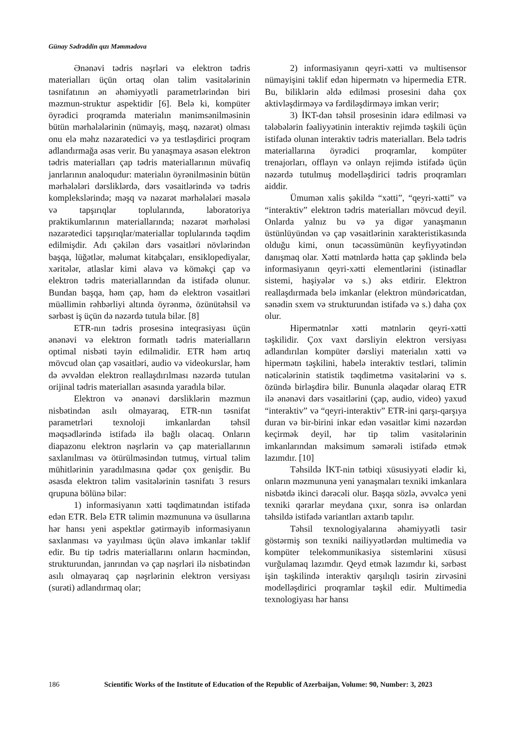Günay Sədrəddin qızı Məmmədova
Ənənəvi tədris nəşrləri və elektron tədris materialları üçün ortaq olan təlim vasitələrinin təsnifatının ən əhəmiyyətli parametrlərindən biri məzmun-struktur aspektidir [6]. Belə ki, kompüter öyrədici proqramda materialın mənimsənilməsinin bütün mərhələlərinin (nümayiş, məşq, nəzarət) olması onu elə məhz nəzarətedici və ya testləşdirici proqram adlandırmağa əsas verir. Bu yanaşmaya əsasən elektron tədris materialları çap tədris materiallarının müvafiq janrlarının analoqudur: materialın öyrənilməsinin bütün mərhələləri dərsliklərdə, dərs vəsaitlərində və tədris komplekslərində; məşq və nəzarət mərhələləri məsələ və tapşırıqlar toplularında, laboratoriya praktikumlarının materiallarında; nəzarət mərhələsi nəzarətedici tapşırıqlar/materiallar toplularında təqdim edilmişdir. Adı çəkilən dərs vəsaitləri növlərindən başqa, lüğətlər, məlumat kitabçaları, ensiklopediyalar, xəritələr, atlaslar kimi əlavə və köməkçi çap və elektron tədris materiallarından da istifadə olunur. Bundan başqa, həm çap, həm də elektron vəsaitləri müəllimin rəhbərliyi altında öyrənmə, özünütəhsil və sərbəst iş üçün də nəzərdə tutula bilər. [8]
ETR-nın tədris prosesinə inteqrasiyası üçün ənənəvi və elektron formatlı tədris materialların optimal nisbəti təyin edilməlidir. ETR həm artıq mövcud olan çap vəsaitləri, audio və videokurslar, həm də əvvəldən elektron reallaşdırılması nəzərdə tutulan orijinal tədris materialları əsasında yaradıla bilər.
Elektron və ənənəvi dərsliklərin məzmun nisbətindən asılı olmayaraq, ETR-nın təsnifat parametrləri texnoloji imkanlardan təhsil məqsədlərində istifadə ilə bağlı olacaq. Onların diapazonu elektron nəşrlərin və çap materiallarının saxlanılması və ötürülməsindən tutmuş, virtual təlim mühitlərinin yaradılmasına qədər çox genişdir. Bu əsasda elektron təlim vasitələrinin təsnifatı 3 resurs qrupuna bölünə bilər:
1) informasiyanın xətti təqdimatından istifadə edən ETR. Belə ETR təlimin məzmununa və üsullarına hər hansı yeni aspektlər gətirməyib informasiyanın saxlanması və yayılması üçün əlavə imkanlar təklif edir. Bu tip tədris materiallarını onların həcmindən, strukturundan, janrından və çap nəşrləri ilə nisbətindən asılı olmayaraq çap nəşrlərinin elektron versiyası (surəti) adlandırmaq olar;
2) informasiyanın qeyri-xətti və multisensor nümayişini təklif edən hipermətn və hipermedia ETR. Bu, biliklərin əldə edilməsi prosesini daha çox aktivləşdirməyə və fərdiləşdirməyə imkan verir;
3) İKT-dən təhsil prosesinin idarə edilməsi və tələbələrin fəaliyyətinin interaktiv rejimdə təşkili üçün istifadə olunan interaktiv tədris materialları. Belə tədris materiallarına öyrədici proqramlar, kompüter trenajorları, offlayn və onlayn rejimdə istifadə üçün nəzərdə tutulmuş modelləşdirici tədris proqramları aiddir.
Ümumən xalis şəkildə “xətti”, “qeyri-xətti” və “interaktiv” elektron tədris materialları mövcud deyil. Onlarda yalnız bu və ya digər yanaşmanın üstünlüyündən və çap vəsaitlərinin xarakteristikasında olduğu kimi, onun təcəssümünün keyfiyyətindən danışmaq olar. Xətti mətnlərdə hətta çap şəklində belə informasiyanın qeyri-xətti elementlərini (istinadlar sistemi, haşiyələr və s.) əks etdirir. Elektron reallaşdırmada belə imkanlar (elektron mündəricatdan, sənədin sxem və strukturundan istifadə və s.) daha çox olur.
Hipermətnlər xətti mətnlərin qeyri-xətti təşkilidir. Çox vaxt dərsliyin elektron versiyası adlandırılan kompüter dərsliyi materialın xətti və hipermətn təşkilini, habelə interaktiv testləri, təlimin nəticələrinin statistik təqdimetmə vasitələrini və s. özündə birləşdirə bilir. Bununla əlaqədar olaraq ETR ilə ənənəvi dərs vəsaitlərini (çap, audio, video) yaxud “interaktiv” və “qeyri-interaktiv” ETR-ini qarşı-qarşıya duran və bir-birini inkar edən vəsaitlər kimi nəzərdən keçirmək deyil, hər tip təlim vasitələrinin imkanlarından maksimum səmərəli istifadə etmək lazımdır. [10]
Təhsildə İKT-nin tətbiqi xüsusiyyəti elədir ki, onların məzmununa yeni yanaşmaları texniki imkanlara nisbətdə ikinci dərəcəli olur. Başqa sözlə, əvvəlcə yeni texniki qərarlar meydana çıxır, sonra isə onlardan təhsildə istifadə variantları axtarıb tapılır.
Təhsil texnologiyalarına əhəmiyyətli təsir göstərmiş son texniki nailiyyətlərdən multimedia və kompüter telekommunikasiya sistemlərini xüsusi vurğulamaq lazımdır. Qeyd etmək lazımdır ki, sərbəst işin təşkilində interaktiv qarşılıqlı təsirin zirvəsini modelləşdirici proqramlar təşkil edir. Multimedia texnologiyası hər hansı
186 Scientific Works of the Institute of Education of the Republic of Azerbaijan, Volume: 90, Number: 3, 2023